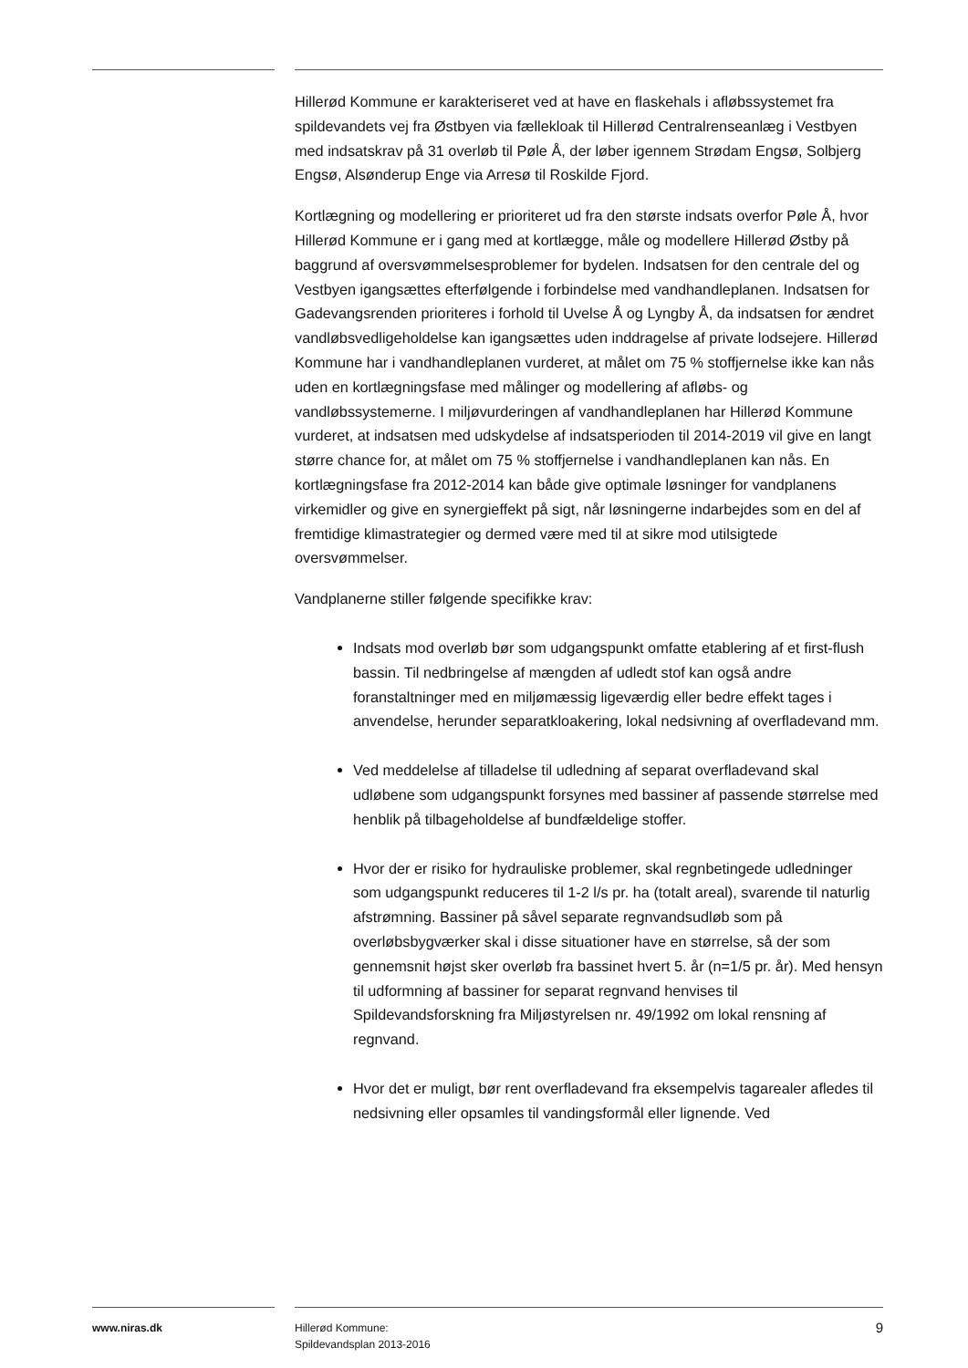Hillerød Kommune er karakteriseret ved at have en flaskehals i afløbssystemet fra spildevandets vej fra Østbyen via fællekloak til Hillerød Centralrenseanlæg i Vestbyen med indsatskrav på 31 overløb til Pøle Å, der løber igennem Strødam Engsø, Solbjerg Engsø, Alsønderup Enge via Arresø til Roskilde Fjord.
Kortlægning og modellering er prioriteret ud fra den største indsats overfor Pøle Å, hvor Hillerød Kommune er i gang med at kortlægge, måle og modellere Hillerød Østby på baggrund af oversvømmelsesproblemer for bydelen. Indsatsen for den centrale del og Vestbyen igangsættes efterfølgende i forbindelse med vandhandleplanen. Indsatsen for Gadevangsrenden prioriteres i forhold til Uvelse Å og Lyngby Å, da indsatsen for ændret vandløbsvedligeholdelse kan igangsættes uden inddragelse af private lodsejere. Hillerød Kommune har i vandhandleplanen vurderet, at målet om 75 % stoffjernelse ikke kan nås uden en kortlægningsfase med målinger og modellering af afløbs- og vandløbssystemerne. I miljøvurderingen af vandhandleplanen har Hillerød Kommune vurderet, at indsatsen med udskydelse af indsatsperioden til 2014-2019 vil give en langt større chance for, at målet om 75 % stoffjernelse i vandhandleplanen kan nås. En kortlægningsfase fra 2012-2014 kan både give optimale løsninger for vandplanens virkemidler og give en synergieffekt på sigt, når løsningerne indarbejdes som en del af fremtidige klimastrategier og dermed være med til at sikre mod utilsigtede oversvømmelser.
Vandplanerne stiller følgende specifikke krav:
Indsats mod overløb bør som udgangspunkt omfatte etablering af et first-flush bassin. Til nedbringelse af mængden af udledt stof kan også andre foranstaltninger med en miljømæssig ligeværdig eller bedre effekt tages i anvendelse, herunder separatkloakering, lokal nedsivning af overfladevand mm.
Ved meddelelse af tilladelse til udledning af separat overfladevand skal udløbene som udgangspunkt forsynes med bassiner af passende størrelse med henblik på tilbageholdelse af bundfældelige stoffer.
Hvor der er risiko for hydrauliske problemer, skal regnbetingede udledninger som udgangspunkt reduceres til 1-2 l/s pr. ha (totalt areal), svarende til naturlig afstrømning. Bassiner på såvel separate regnvandsudløb som på overløbsbygværker skal i disse situationer have en størrelse, så der som gennemsnit højst sker overløb fra bassinet hvert 5. år (n=1/5 pr. år). Med hensyn til udformning af bassiner for separat regnvand henvises til Spildevandsforskning fra Miljøstyrelsen nr. 49/1992 om lokal rensning af regnvand.
Hvor det er muligt, bør rent overfladevand fra eksempelvis tagarealer afledes til nedsivning eller opsamles til vandingsformål eller lignende. Ved
www.niras.dk Hillerød Kommune:
Spildevandsplan 2013-2016
9